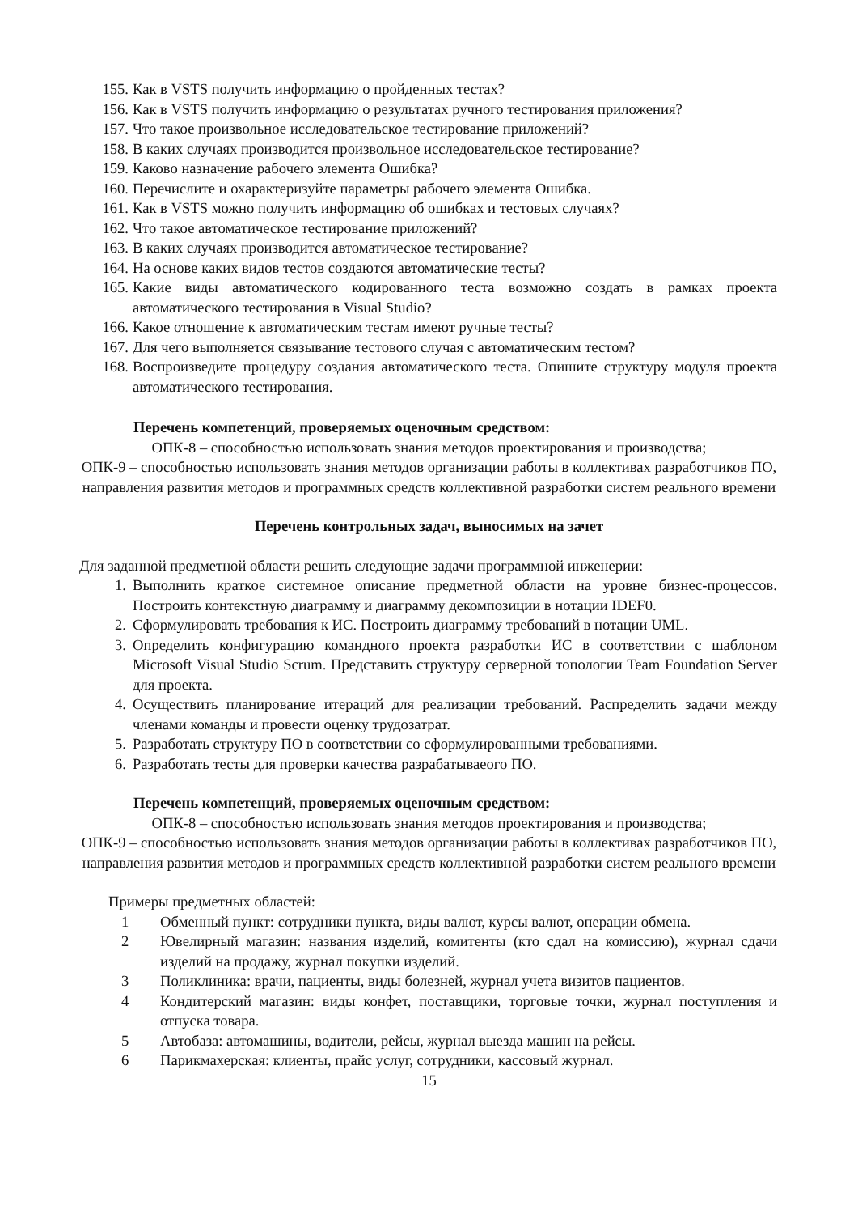155. Как в VSTS получить информацию о пройденных тестах?
156. Как в VSTS получить информацию о результатах ручного тестирования приложения?
157. Что такое произвольное исследовательское тестирование приложений?
158. В каких случаях производится произвольное исследовательское тестирование?
159. Каково назначение рабочего элемента Ошибка?
160. Перечислите и охарактеризуйте параметры рабочего элемента Ошибка.
161. Как в VSTS можно получить информацию об ошибках и тестовых случаях?
162. Что такое автоматическое тестирование приложений?
163. В каких случаях производится автоматическое тестирование?
164. На основе каких видов тестов создаются автоматические тесты?
165. Какие виды автоматического кодированного теста возможно создать в рамках проекта автоматического тестирования в Visual Studio?
166. Какое отношение к автоматическим тестам имеют ручные тесты?
167. Для чего выполняется связывание тестового случая с автоматическим тестом?
168. Воспроизведите процедуру создания автоматического теста. Опишите структуру модуля проекта автоматического тестирования.
Перечень компетенций, проверяемых оценочным средством:
ОПК-8 – способностью использовать знания методов проектирования и производства;
ОПК-9 – способностью использовать знания методов организации работы в коллективах разработчиков ПО, направления развития методов и программных средств коллективной разработки систем реального времени
Перечень контрольных задач, выносимых на зачет
Для заданной предметной области решить следующие задачи программной инженерии:
1. Выполнить краткое системное описание предметной области на уровне бизнес-процессов. Построить контекстную диаграмму и диаграмму декомпозиции в нотации IDEF0.
2. Сформулировать требования к ИС. Построить диаграмму требований в нотации UML.
3. Определить конфигурацию командного проекта разработки ИС в соответствии с шаблоном Microsoft Visual Studio Scrum. Представить структуру серверной топологии Team Foundation Server для проекта.
4. Осуществить планирование итераций для реализации требований. Распределить задачи между членами команды и провести оценку трудозатрат.
5. Разработать структуру ПО в соответствии со сформулированными требованиями.
6. Разработать тесты для проверки качества разрабатываеого ПО.
Перечень компетенций, проверяемых оценочным средством:
ОПК-8 – способностью использовать знания методов проектирования и производства;
ОПК-9 – способностью использовать знания методов организации работы в коллективах разработчиков ПО, направления развития методов и программных средств коллективной разработки систем реального времени
Примеры предметных областей:
1 Обменный пункт: сотрудники пункта, виды валют, курсы валют, операции обмена.
2 Ювелирный магазин: названия изделий, комитенты (кто сдал на комиссию), журнал сдачи изделий на продажу, журнал покупки изделий.
3 Поликлиника: врачи, пациенты, виды болезней, журнал учета визитов пациентов.
4 Кондитерский магазин: виды конфет, поставщики, торговые точки, журнал поступления и отпуска товара.
5 Автобаза: автомашины, водители, рейсы, журнал выезда машин на рейсы.
6 Парикмахерская: клиенты, прайс услуг, сотрудники, кассовый журнал.
15